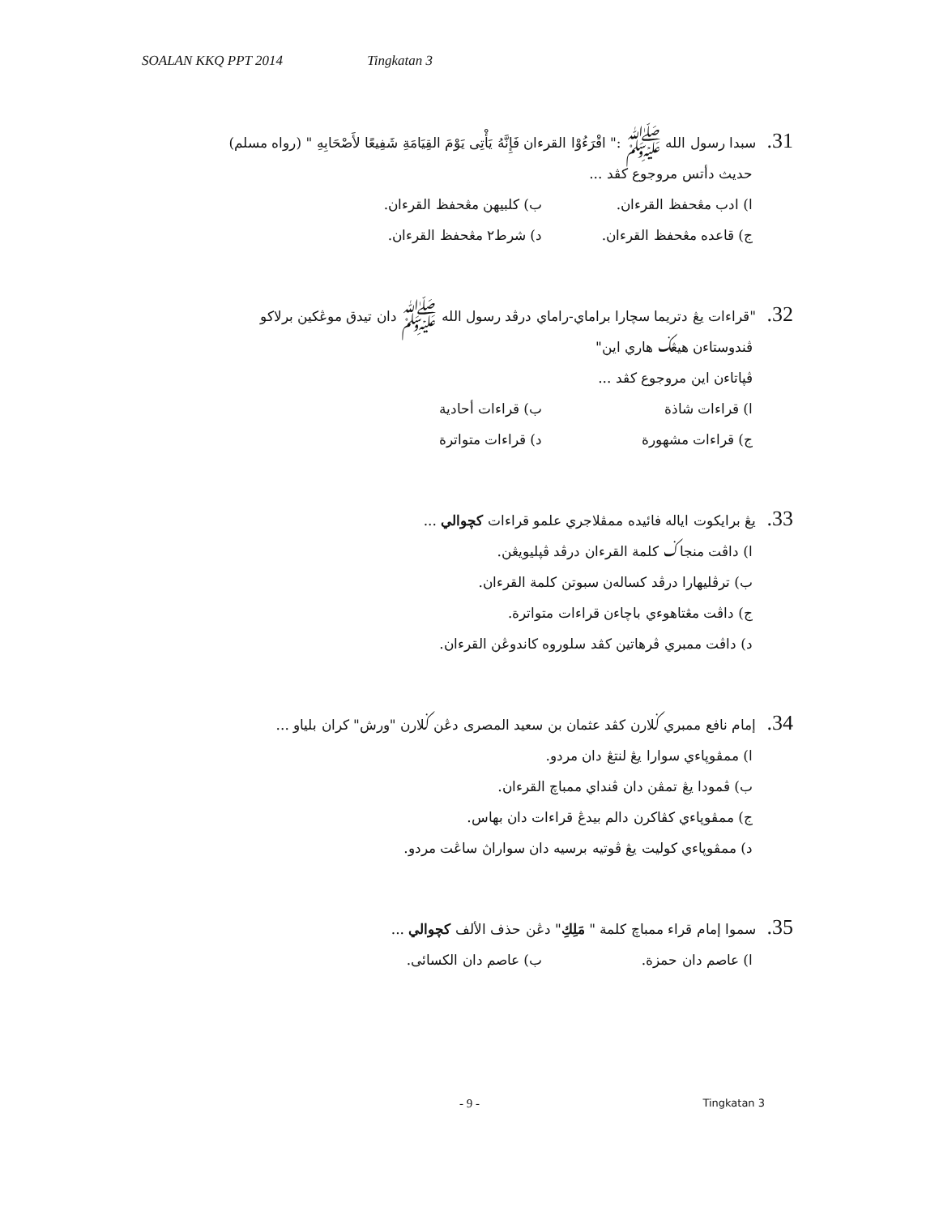SOALAN KKQ PPT 2014 Tingkatan 3
31. سبدا رسول الله ﷺ :" اقْرَءُوْا القرءان فَإِنَّهُ يَأْتِى يَوْمَ القِيَامَةِ شَفِيعًا لأَصْحَابِهِ " (رواه مسلم)
حديث دأتس مروجوع كڤد ...
ا) ادب مڠحفظ القرءان. ب) كلبيهن مڠحفظ القرءان.
ج) قاعده مڠحفظ القرءان. د) شرط٢ مڠحفظ القرءان.
32. "قراءات يڠ دتريما سچارا براماي-راماي درڤد رسول الله ﷺ دان تيدق موڠكين برلاكو
ڤندوستاءن هيڠݢ هاري اين"
ڤڽاتاءن اين مروجوع كڤد ...
ا) قراءات شاذة ب) قراءات أحادية
ج) قراءات مشهورة د) قراءات متواترة
33. يڠ برايكوت اياله فائيده ممڤلاجري علمو قراءات كچوالي ...
ا) داڤت منجاݢ كلمة القرءان درڤد ڤڽليويڠن.
ب) ترڤليهارا درڤد كساله‌ن سبوتن كلمة القرءان.
ج) داڤت مڠتاهوءي باچاءن قراءات متواترة.
د) داڤت ممبري ڤرهاتين كڤد سلوروه كاندوڠن القرءان.
34. إمام نافع ممبري ݢلارن كڤد عثمان بن سعيد المصرى دڠن ݢلارن "ورش" كران بلياو ...
ا) ممڤوڽاءي سوارا يڠ لنتڠ دان مردو.
ب) ڤمودا يڠ تمڤن دان ڤنداي ممباچ القرءان.
ج) ممڤوڽاءي كڤاكرن دالم بيدڠ قراءات دان بهاس.
د) ممڤوڽاءي كوليت يڠ ڤوتيه برسيه دان سواراڽ ساڠت مردو.
35. سموا إمام قراء ممباچ كلمة " مَلِكِ" دڠن حذف الألف كچوالي ...
ا) عاصم دان حمزة. ب) عاصم دان الكسائى.
- 9 -
Tingkatan 3